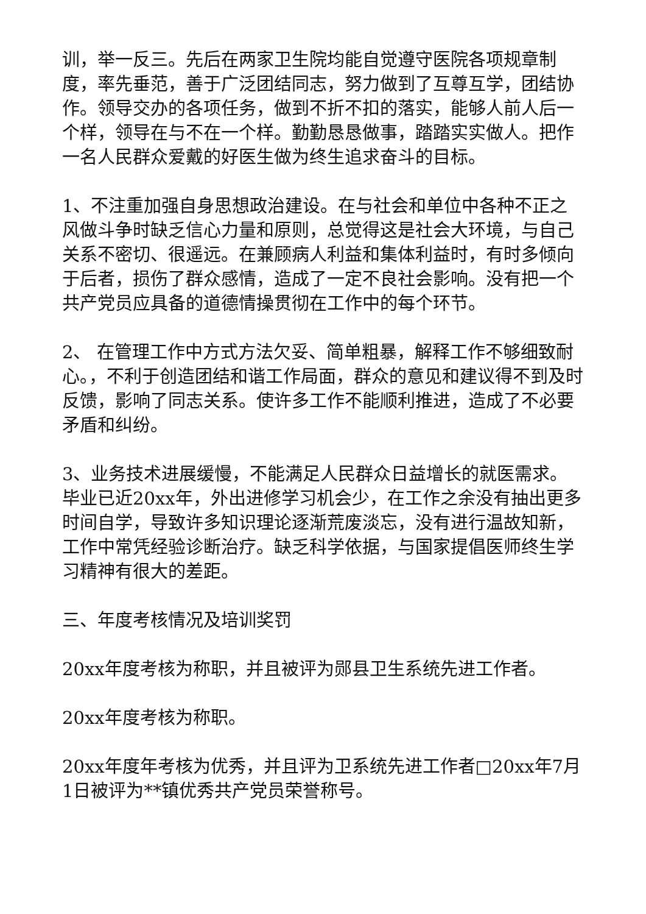训，举一反三。先后在两家卫生院均能自觉遵守医院各项规章制度，率先垂范，善于广泛团结同志，努力做到了互尊互学，团结协作。领导交办的各项任务，做到不折不扣的落实，能够人前人后一个样，领导在与不在一个样。勤勤恳恳做事，踏踏实实做人。把作一名人民群众爱戴的好医生做为终生追求奋斗的目标。
1、不注重加强自身思想政治建设。在与社会和单位中各种不正之风做斗争时缺乏信心力量和原则，总觉得这是社会大环境，与自己关系不密切、很遥远。在兼顾病人利益和集体利益时，有时多倾向于后者，损伤了群众感情，造成了一定不良社会影响。没有把一个共产党员应具备的道德情操贯彻在工作中的每个环节。
2、 在管理工作中方式方法欠妥、简单粗暴，解释工作不够细致耐心。，不利于创造团结和谐工作局面，群众的意见和建议得不到及时反馈，影响了同志关系。使许多工作不能顺利推进，造成了不必要矛盾和纠纷。
3、业务技术进展缓慢，不能满足人民群众日益增长的就医需求。毕业已近20xx年，外出进修学习机会少，在工作之余没有抽出更多时间自学，导致许多知识理论逐渐荒废淡忘，没有进行温故知新，工作中常凭经验诊断治疗。缺乏科学依据，与国家提倡医师终生学习精神有很大的差距。
三、年度考核情况及培训奖罚
20xx年度考核为称职，并且被评为郧县卫生系统先进工作者。
20xx年度考核为称职。
20xx年度年考核为优秀，并且评为卫系统先进工作者□20xx年7月1日被评为**镇优秀共产党员荣誉称号。